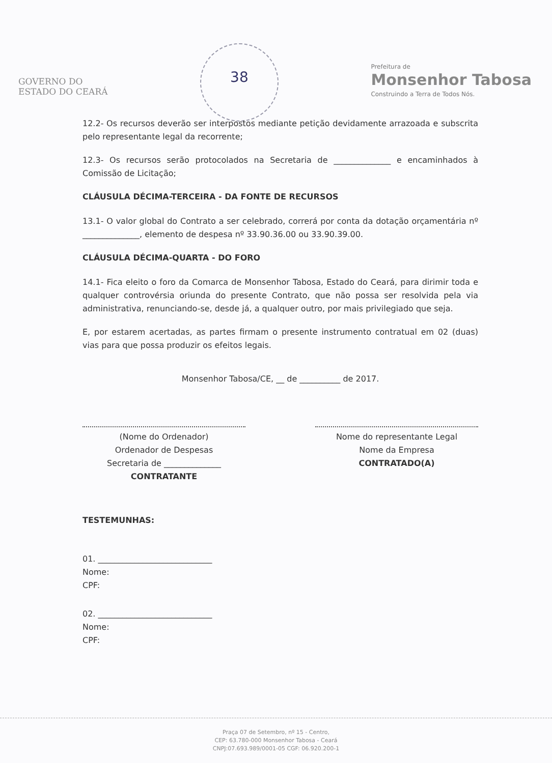GOVERNO DO
ESTADO DO CEARÁ
38
Prefeitura de
Monsenhor Tabosa
Construindo a Terra de Todos Nós.
12.2- Os recursos deverão ser interpostos mediante petição devidamente arrazoada e subscrita pelo representante legal da recorrente;
12.3- Os recursos serão protocolados na Secretaria de ______________ e encaminhados à Comissão de Licitação;
CLÁUSULA DÉCIMA-TERCEIRA - DA FONTE DE RECURSOS
13.1- O valor global do Contrato a ser celebrado, correrá por conta da dotação orçamentária nº ______________, elemento de despesa nº 33.90.36.00 ou 33.90.39.00.
CLÁUSULA DÉCIMA-QUARTA - DO FORO
14.1- Fica eleito o foro da Comarca de Monsenhor Tabosa, Estado do Ceará, para dirimir toda e qualquer controvérsia oriunda do presente Contrato, que não possa ser resolvida pela via administrativa, renunciando-se, desde já, a qualquer outro, por mais privilegiado que seja.
E, por estarem acertadas, as partes firmam o presente instrumento contratual em 02 (duas) vias para que possa produzir os efeitos legais.
Monsenhor Tabosa/CE, __ de __________ de 2017.
(Nome do Ordenador)
Ordenador de Despesas
Secretaria de ______________
CONTRATANTE
Nome do representante Legal
Nome da Empresa
CONTRATADO(A)
TESTEMUNHAS:
01. ____________________________
Nome:
CPF:
02. ____________________________
Nome:
CPF:
Praça 07 de Setembro, nº 15 - Centro,
CEP: 63.780-000 Monsenhor Tabosa - Ceará
CNPJ:07.693.989/0001-05 CGF: 06.920.200-1